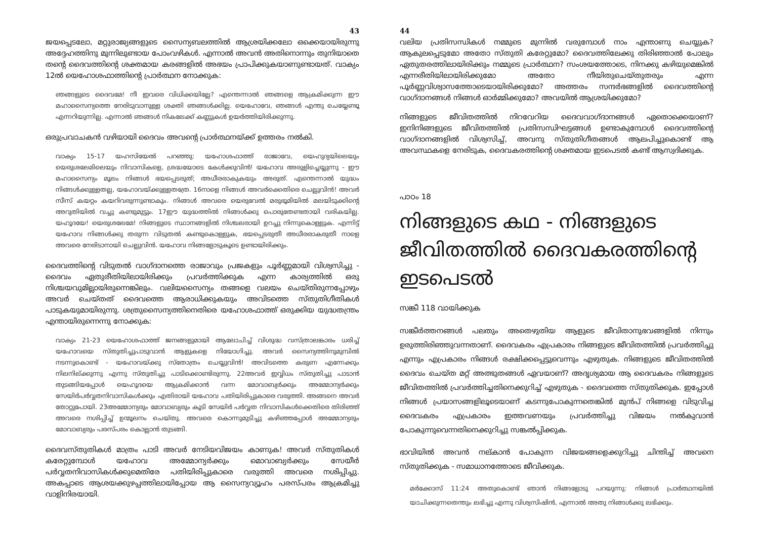43
ജയപ്പെടലോ, മറ്റുരാജ്യങ്ങളുടെ സൈന്യബലത്തിൽ ആശ്രയിക്കലോ ഒക്കെയായിരുന്നു അദ്ദേഹത്തിനു മുന്നിലുണ്ടായ പോംവഴികൾ. എന്നാൽ അവൻ അതിനൊന്നും തുനിയാതെ തന്റെ ദൈവത്തിന്റെ ശക്തമായ കരങ്ങളിൽ അഭയം പ്രാപിക്കുകയാണുണ്ടായത്. വാക്യം 12ൽ യെഹോശഫാത്തിന്റെ പ്രാർത്ഥന നോക്കുക:
ഞങ്ങളുടെ ദൈവമേ! നീ ഇവരെ വിധിക്കയില്ലേ? എന്തെന്നാൽ ഞങ്ങളെ ആക്രമിക്കുന്ന ഈ മഹാസൈന്യത്തെ നേരിടുവാനുള്ള ശക്തി ഞങ്ങൾക്കില്ല. യെഹോവേ, ഞങ്ങൾ എന്തു ചെയ്യേണ്ടൂ എന്നറിയുന്നില്ല. എന്നാൽ ഞങ്ങൾ നികലേക്ക് കണ്ണുകൾ ഉയർത്തിയിരിക്കുന്നു.
ഒരുപ്രവാചകൻ വഴിയായി ദൈവം അവന്റെ പ്രാർത്ഥനയ്ക്ക് ഉത്തരം നൽകി.
വാക്യം 15-17 യഹസിയേൽ പറഞ്ഞു: യഹോശഫാത്ത് രാജാവേ, യെഹുദ്യയിലെയും യെരുശലേമിലെയും നിവാസികളെ, ശ്രദ്ധയോടെ കേൾക്കുവിൻ! യഹോവ അരുളിച്ചെയ്യുന്നു - ഈ മഹാസൈന്യം മൂലം നിങ്ങൾ ഭയപ്പെടരുത്; അധീരരാകുകയും അരുത്. എന്തെന്നാൽ യുദ്ധം നിങ്ങൾക്കുള്ളതല്ല, യഹോവയ്ക്കുള്ളതത്രേ. 16നാളെ നിങ്ങൾ അവർക്കെതിരെ ചെല്ലുവിൻ! അവർ സീസ് കയറ്റം കയറിവരുന്നുണ്ടാകും. നിങ്ങൾ അവരെ യെരുവേൽ മരുഭൂമിയിൽ മലയിടുക്കിന്റെ അറുതിയിൽ വച്ചു കണ്ടുമുട്ടും. 17ഈ യുദ്ധത്തിൽ നിങ്ങൾക്കു പൊരുതേണ്ടതായി വരികയില്ല. യഹൂദയേ! യെരുശലേമേ! നിങ്ങളുടെ സ്ഥാനങ്ങളിൽ നിശ്ചലരായി ഉറച്ചു നിന്നുകൊള്ളുക. എന്നിട്ട് യഹോവ നിങ്ങൾക്കു തരുന്ന വിടുതൽ കണ്ടുകൊള്ളുക, ഭയപ്പെടരുതീ അധീരരാകരുതീ നാളെ അവരെ നേരിടാനായി ചെല്ലുവിൻ. യഹോവ നിങ്ങളോടുകൂടെ ഉണ്ടായിരിക്കും.
ദൈവത്തിന്റെ വിടുതൽ വാഗ്ദാനത്തെ രാജാവും പ്രജകളും പൂർണ്ണമായി വിശ്വസിച്ചു - ദൈവം ഏതുരീതിയിലായിരിക്കും പ്രവർത്തിക്കുക എന്ന കാര്യത്തിൽ ഒരു നിശ്ചയവുമില്ലായിരുന്നെങ്കിലും. വലിയസൈന്യം തങ്ങളെ വലയം ചെയ്തിരുന്നപ്പോഴും അവർ ചെയ്തത് ദൈവത്തെ ആരാധിക്കുകയും അവിടത്തെ സ്തുതിഗീതികൾ പാടുകയുമായിരുന്നു. ശത്രുസൈന്യത്തിനെതിരെ യഹോശഫാത്ത് ഒരുക്കിയ യുദ്ധതന്ത്രം എന്തായിരുന്നെന്നു നോക്കുക:
വാക്യം 21-23 യെഹോശഫാത്ത് ജനങ്ങളുമായി ആലോചിച്ച് വിശുദ്ധ വസ്ത്രാലങ്കാരം ധരിച്ച് യഹോവയെ സ്തുതിച്ചുപാടുവാൻ ആളുകളെ നിയോഗിച്ചു. അവർ സൈന്യത്തിനുമുമ്പിൽ നടന്നുകൊണ്ട് - യഹോവയ്ക്കു സ്തോത്രം ചെയ്യുവിൻ! അവിടത്തെ കരുണ എന്നേക്കും നിലനില്ക്കുന്നു എന്നു സ്തുതിച്ചു പാടിക്കൊണ്ടിരുന്നു. 22അവർ ഇവ്വിധം സ്തുതിച്ചു പാടാൻ തുടങ്ങിയപ്പോൾ യെഹൂദയെ ആക്രമിക്കാൻ വന്ന മോവാബ്യർക്കും അമ്മോന്യർക്കും സേയിർപർവ്വതനിവാസികൾക്കും എതിരായി യഹോവ പതിയിരിപ്പുകാരെ വരുത്തി. അങ്ങനെ അവർ തോറ്റുപോയി. 23അമ്മോന്യരും മോവാബ്യരും കൂടി സേയിർ പർവ്വത നിവാസികൾക്കെതിരെ തിരിഞ്ഞ് അവരെ നശിപ്പിച്ച് ഉന്മൂലനം ചെയ്തു. അവരെ കൊന്നുമുടിച്ചു കഴിഞ്ഞപ്പോൾ അമ്മോന്യരും മോവാബ്യരും പരസ്പരം കൊല്ലാൻ തുടങ്ങി.
ദൈവസ്തുതികൾ മാത്രം പാടി അവർ നേടിയവിജയം കാണുക! അവർ സ്തുതികൾ കരേറ്റുമ്പോൾ യഹോവ അമ്മോന്യർക്കും മൊവാബ്യർക്കും സേയീർ പർവ്വതനിവാസികൾക്കുമെതിരേ പതിയിരിപ്പുകാരെ വരുത്തി അവരെ നശിപ്പിച്ചു. അകപ്പാടെ ആശയക്കുഴപ്പത്തിലായിപ്പോയ ആ സൈന്യവ്യൂഹം പരസ്പരം ആക്രമിച്ചു വാളിനിരയായി.
44
വലിയ പ്രതിസന്ധികൾ നമ്മുടെ മുന്നിൽ വരുമ്പോൾ നാം എന്താണു ചെയ്യുക? ആകുലപ്പെടുമോ അതോ സ്തുതി കരേറ്റുമോ? ദൈവത്തിലേക്കു തിരിഞ്ഞാൽ പോലും ഏതുതരത്തിലായിരിക്കും നമ്മുടെ പ്രാർത്ഥന? സംശയത്തോടെ, നിനക്കു കഴിയുമെങ്കിൽ എന്നരീതിയിലായിരിക്കുമോ അതോ നീയിതുചെയ്തുതരും എന്ന പൂർണ്ണവിശ്വാസത്തോടെയായിരിക്കുമോ? അത്തരം സന്ദർഭങ്ങളിൽ ദൈവത്തിന്റെ വാഗ്ദാനങ്ങൾ നിങ്ങൾ ഓർമ്മിക്കുമോ? അവയിൽ ആശ്രയിക്കുമോ?
നിങ്ങളുടെ ജീവിതത്തിൽ നിറവേറിയ ദൈവവാഗ്ദാനങ്ങൾ ഏതൊക്കെയാണ്? ഇനിനിങ്ങളുടെ ജീവിതത്തിൽ പ്രതിസന്ധിഘട്ടങ്ങൾ ഉണ്ടാകുമ്പോൾ ദൈവത്തിന്റെ വാഗ്ദാനങ്ങളിൽ വിശ്വസിച്ച്, അവനു സ്തുതിഗീതങ്ങൾ ആലപിച്ചുകൊണ്ട് ആ അവസ്ഥകളെ നേരിടുക, ദൈവകരത്തിന്റെ ശക്തമായ ഇടപെടൽ കണ്ട് ആസ്വദിക്കുക.
പാഠം 18
നിങ്ങളുടെ കഥ - നിങ്ങളുടെ ജീവിതത്തിൽ ദൈവകരത്തിന്റെ ഇടപെടൽ
സങ്കീ 118 വായിക്കുക
സങ്കീർത്തനങ്ങൾ പലതും അതെഴുതിയ ആളുടെ ജീവിതാനുഭവങ്ങളിൽ നിന്നും ഉരുത്തിരിഞ്ഞുവന്നതാണ്. ദൈവകരം എപ്രകാരം നിങ്ങളുടെ ജീവിതത്തിൽ പ്രവർത്തിച്ചു എന്നും എപ്രകാരം നിങ്ങൾ രക്ഷിക്കപ്പെട്ടുവെന്നും എഴുതുക. നിങ്ങളുടെ ജീവിതത്തിൽ ദൈവം ചെയ്ത മറ്റ് അത്ഭുതങ്ങൾ ഏവയാണ്? അദൃശ്യമായ ആ ദൈവകരം നിങ്ങളുടെ ജീവിതത്തിൽ പ്രവർത്തിച്ചതിനെക്കുറിച്ച് എഴുതുക - ദൈവത്തെ സ്തുതിക്കുക. ഇപ്പോൾ നിങ്ങൾ പ്രയാസങ്ങളിലൂടെയാണ് കടന്നുപോകുന്നതെങ്കിൽ മുൻപ് നിങ്ങളെ വിടുവിച്ച ദൈവകരം എപ്രകാരം ഇത്തവണയും പ്രവർത്തിച്ചു വിജയം നൽകുവാൻ പോകുന്നുവെന്നതിനെക്കുറിച്ചു സങ്കൽപ്പിക്കുക.
ഭാവിയിൽ അവൻ നല്കാൻ പോകുന്ന വിജയങ്ങളെക്കുറിച്ചു ചിന്തിച്ച് അവനെ സ്തുതിക്കുക - സമാധാനത്തോടെ ജീവിക്കുക.
മർക്കോസ് 11:24 അതുകൊണ്ട് ഞാൻ നിങ്ങളോടു പറയുന്നു: നിങ്ങൾ പ്രാർത്ഥനയിൽ യാചിക്കുന്നതെന്തും ലഭിച്ചു എന്നു വിശ്വസിഷിൻ, എന്നാൽ അതു നിങ്ങൾക്കു ലഭിക്കും.